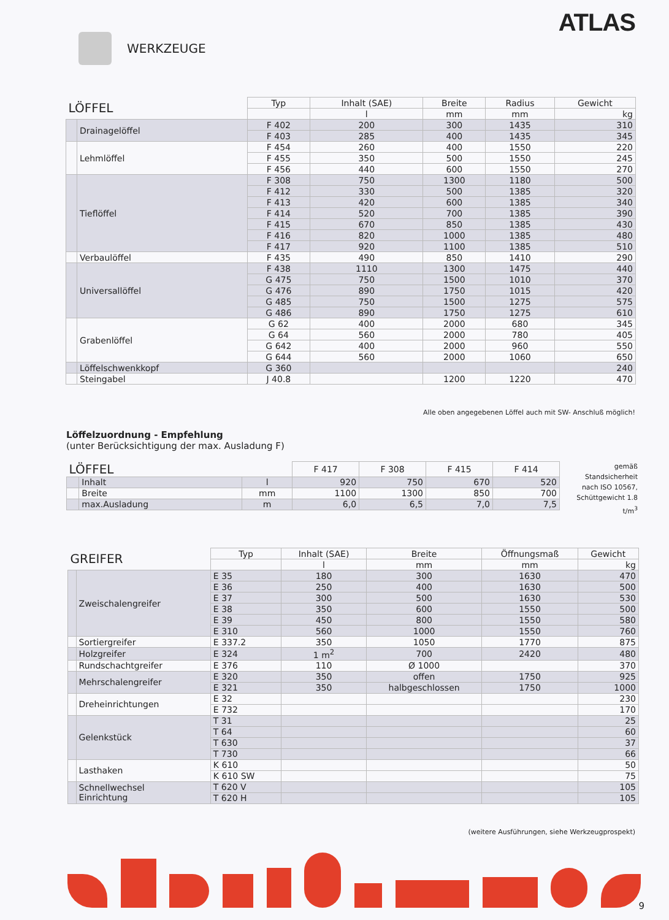ATLAS
WERKZEUGE
| LÖFFEL | | Typ | Inhalt (SAE) | Breite | Radius | Gewicht |
| --- | --- | --- | --- | --- | --- | --- |
| | | | l | mm | mm | kg |
| | Drainagelöffel | F 402 | 200 | 300 | 1435 | 310 |
| | | F 403 | 285 | 400 | 1435 | 345 |
| | Lehmlöffel | F 454 | 260 | 400 | 1550 | 220 |
| | | F 455 | 350 | 500 | 1550 | 245 |
| | | F 456 | 440 | 600 | 1550 | 270 |
| | Tieflöffel | F 308 | 750 | 1300 | 1180 | 500 |
| | | F 412 | 330 | 500 | 1385 | 320 |
| | | F 413 | 420 | 600 | 1385 | 340 |
| | | F 414 | 520 | 700 | 1385 | 390 |
| | | F 415 | 670 | 850 | 1385 | 430 |
| | | F 416 | 820 | 1000 | 1385 | 480 |
| | | F 417 | 920 | 1100 | 1385 | 510 |
| | Verbaulöffel | F 435 | 490 | 850 | 1410 | 290 |
| | Universallöffel | F 438 | 1110 | 1300 | 1475 | 440 |
| | | G 475 | 750 | 1500 | 1010 | 370 |
| | | G 476 | 890 | 1750 | 1015 | 420 |
| | | G 485 | 750 | 1500 | 1275 | 575 |
| | | G 486 | 890 | 1750 | 1275 | 610 |
| | Grabenlöffel | G 62 | 400 | 2000 | 680 | 345 |
| | | G 64 | 560 | 2000 | 780 | 405 |
| | | G 642 | 400 | 2000 | 960 | 550 |
| | | G 644 | 560 | 2000 | 1060 | 650 |
| | Löffelschwenkkopf | G 360 | | | | 240 |
| | Steingabel | J 40.8 | | 1200 | 1220 | 470 |
Alle oben angegebenen Löffel auch mit SW- Anschluß möglich!
Löffelzuordnung - Empfehlung
(unter Berücksichtigung der max. Ausladung F)
| LÖFFEL | | | F 417 | F 308 | F 415 | F 414 |
| --- | --- | --- | --- | --- | --- | --- |
| | Inhalt | l | 920 | 750 | 670 | 520 |
| | Breite | mm | 1100 | 1300 | 850 | 700 |
| | max.Ausladung | m | 6,0 | 6,5 | 7,0 | 7,5 |
gemäß Standsicherheit nach ISO 10567, Schüttgewicht 1.8 t/m<sup>3</sup>
| GREIFER | | Typ | Inhalt (SAE) | Breite | Öffnungsmaß | Gewicht |
| --- | --- | --- | --- | --- | --- | --- |
| | | | l | mm | mm | kg |
| | Zweischalengreifer | E 35 | 180 | 300 | 1630 | 470 |
| | | E 36 | 250 | 400 | 1630 | 500 |
| | | E 37 | 300 | 500 | 1630 | 530 |
| | | E 38 | 350 | 600 | 1550 | 500 |
| | | E 39 | 450 | 800 | 1550 | 580 |
| | | E 310 | 560 | 1000 | 1550 | 760 |
| | Sortiergreifer | E 337.2 | 350 | 1050 | 1770 | 875 |
| | Holzgreifer | E 324 | 1 m<sup>2</sup> | 700 | 2420 | 480 |
| | Rundschachtgreifer | E 376 | 110 | Ø 1000 | | 370 |
| | Mehrschalengreifer | E 320 | 350 | offen | 1750 | 925 |
| | | E 321 | 350 | halbgeschlossen | 1750 | 1000 |
| | Dreheinrichtungen | E 32 | | | | 230 |
| | | E 732 | | | | 170 |
| | Gelenkstück | T 31 | | | | 25 |
| | | T 64 | | | | 60 |
| | | T 630 | | | | 37 |
| | | T 730 | | | | 66 |
| | Lasthaken | K 610 | | | | 50 |
| | | K 610 SW | | | | 75 |
| | Schnellwechsel Einrichtung | T 620 V | | | | 105 |
| | | T 620 H | | | | 105 |
(weitere Ausführungen, siehe Werkzeugprospekt)
9